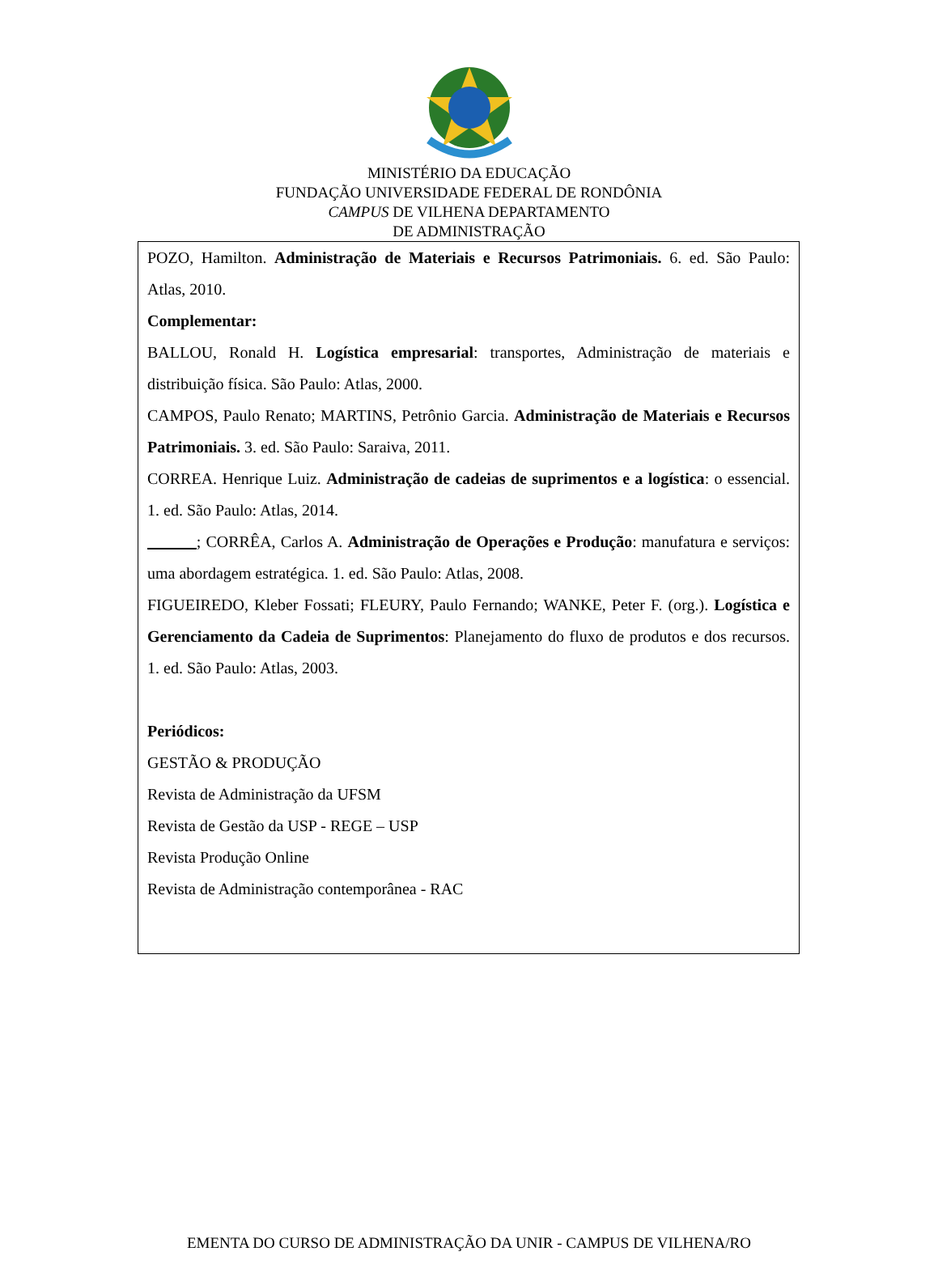MINISTÉRIO DA EDUCAÇÃO
FUNDAÇÃO UNIVERSIDADE FEDERAL DE RONDÔNIA
CAMPUS DE VILHENA DEPARTAMENTO
DE ADMINISTRAÇÃO
| POZO, Hamilton. Administração de Materiais e Recursos Patrimoniais. 6. ed. São Paulo: Atlas, 2010. Complementar: BALLOU, Ronald H. Logística empresarial : transportes, Administração de materiais e distribuição física. São Paulo: Atlas, 2000. CAMPOS, Paulo Renato; MARTINS, Petrônio Garcia. Administração de Materiais e Recursos Patrimoniais. 3. ed. São Paulo: Saraiva, 2011. CORREA. Henrique Luiz. Administração de cadeias de suprimentos e a logística : o essencial. 1. ed. São Paulo: Atlas, 2014. ; CORRÊA, Carlos A. Administração de Operações e Produção : manufatura e serviços: uma abordagem estratégica. 1. ed. São Paulo: Atlas, 2008. FIGUEIREDO, Kleber Fossati; FLEURY, Paulo Fernando; WANKE, Peter F. (org.). Logística e Gerenciamento da Cadeia de Suprimentos : Planejamento do fluxo de produtos e dos recursos. 1. ed. São Paulo: Atlas, 2003. Periódicos: GESTÃO & PRODUÇÃO Revista de Administração da UFSM Revista de Gestão da USP - REGE – USP Revista Produção Online Revista de Administração contemporânea - RAC |
EMENTA DO CURSO DE ADMINISTRAÇÃO DA UNIR - CAMPUS DE VILHENA/RO